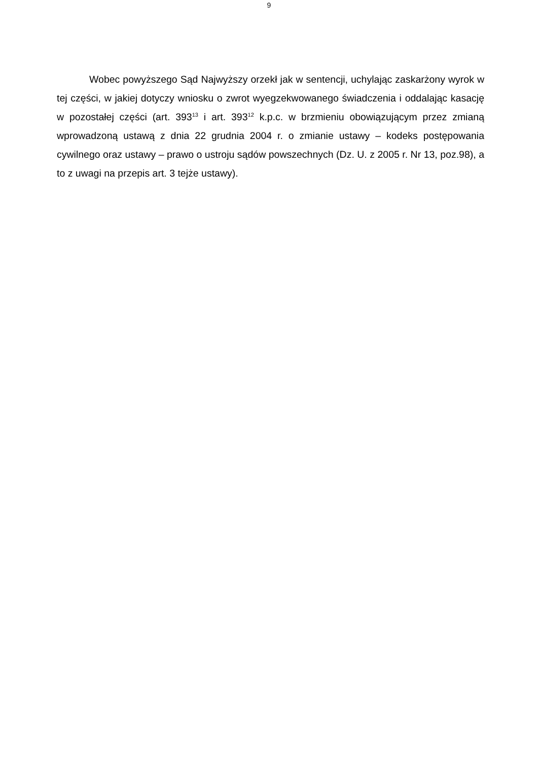9
Wobec powyższego Sąd Najwyższy orzekł jak w sentencji, uchylając zaskarżony wyrok w tej części, w jakiej dotyczy wniosku o zwrot wyegzekwowanego świadczenia i oddalając kasację w pozostałej części (art. 393<sup>13</sup> i art. 393<sup>12</sup> k.p.c. w brzmieniu obowiązującym przez zmianą wprowadzoną ustawą z dnia 22 grudnia 2004 r. o zmianie ustawy – kodeks postępowania cywilnego oraz ustawy – prawo o ustroju sądów powszechnych (Dz. U. z 2005 r. Nr 13, poz.98), a to z uwagi na przepis art. 3 tejże ustawy).